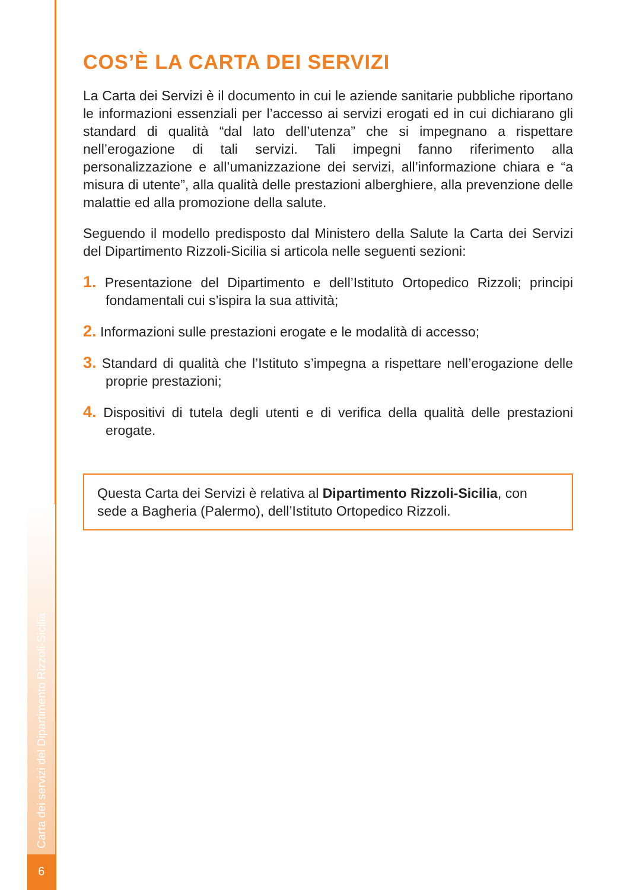Carta dei servizi del Dipartimento Rizzoli-Sicilia
6
COS’È LA CARTA DEI SERVIZI
La Carta dei Servizi è il documento in cui le aziende sanitarie pubbliche riportano le informazioni essenziali per l’accesso ai servizi erogati ed in cui dichiarano gli standard di qualità “dal lato dell’utenza” che si impegnano a rispettare nell’erogazione di tali servizi. Tali impegni fanno riferimento alla personalizzazione e all’umanizzazione dei servizi, all’informazione chiara e “a misura di utente”, alla qualità delle prestazioni alberghiere, alla prevenzione delle malattie ed alla promozione della salute.
Seguendo il modello predisposto dal Ministero della Salute la Carta dei Servizi del Dipartimento Rizzoli-Sicilia si articola nelle seguenti sezioni:
1. Presentazione del Dipartimento e dell’Istituto Ortopedico Rizzoli; principi fondamentali cui s’ispira la sua attività;
2. Informazioni sulle prestazioni erogate e le modalità di accesso;
3. Standard di qualità che l’Istituto s’impegna a rispettare nell’erogazione delle proprie prestazioni;
4. Dispositivi di tutela degli utenti e di verifica della qualità delle prestazioni erogate.
Questa Carta dei Servizi è relativa al Dipartimento Rizzoli-Sicilia, con sede a Bagheria (Palermo), dell’Istituto Ortopedico Rizzoli.